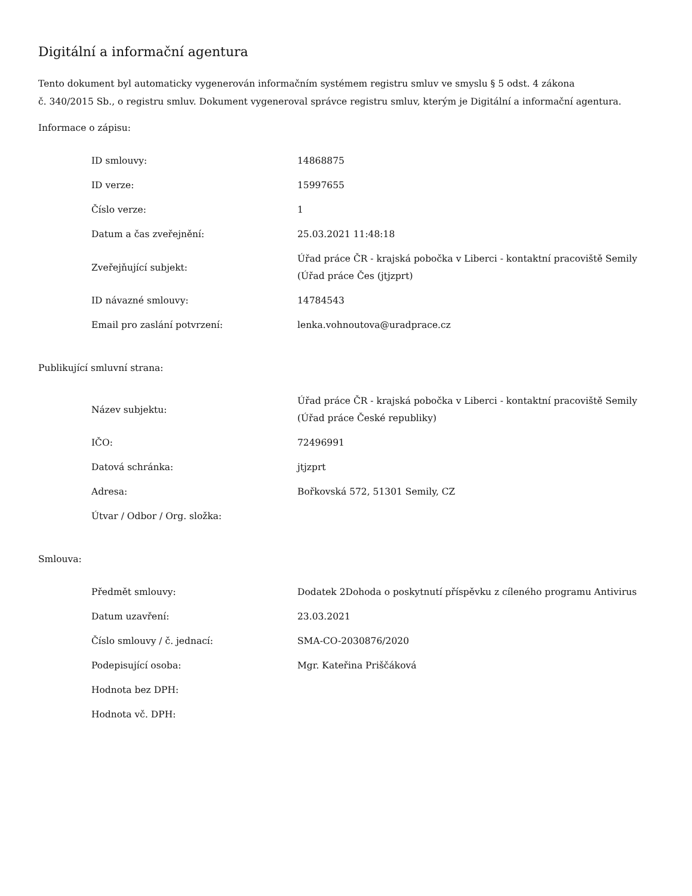Digitální a informační agentura
Tento dokument byl automaticky vygenerován informačním systémem registru smluv ve smyslu § 5 odst. 4 zákona
č. 340/2015 Sb., o registru smluv. Dokument vygeneroval správce registru smluv, kterým je Digitální a informační agentura.
Informace o zápisu:
| ID smlouvy: | 14868875 |
| ID verze: | 15997655 |
| Číslo verze: | 1 |
| Datum a čas zveřejnění: | 25.03.2021 11:48:18 |
| Zveřejňující subjekt: | Úřad práce ČR - krajská pobočka v Liberci - kontaktní pracoviště Semily (Úřad práce Čes (jtjzprt) |
| ID návazné smlouvy: | 14784543 |
| Email pro zaslání potvrzení: | lenka.vohnoutova@uradprace.cz |
Publikující smluvní strana:
| Název subjektu: | Úřad práce ČR - krajská pobočka v Liberci - kontaktní pracoviště Semily (Úřad práce České republiky) |
| IČO: | 72496991 |
| Datová schránka: | jtjzprt |
| Adresa: | Bořkovská 572, 51301 Semily, CZ |
| Útvar / Odbor / Org. složka: | |
Smlouva:
| Předmět smlouvy: | Dodatek 2Dohoda o poskytnutí příspěvku z cíleného programu Antivirus |
| Datum uzavření: | 23.03.2021 |
| Číslo smlouvy / č. jednací: | SMA-CO-2030876/2020 |
| Podepisující osoba: | Mgr. Kateřina Priščáková |
| Hodnota bez DPH: | |
| Hodnota vč. DPH: | |